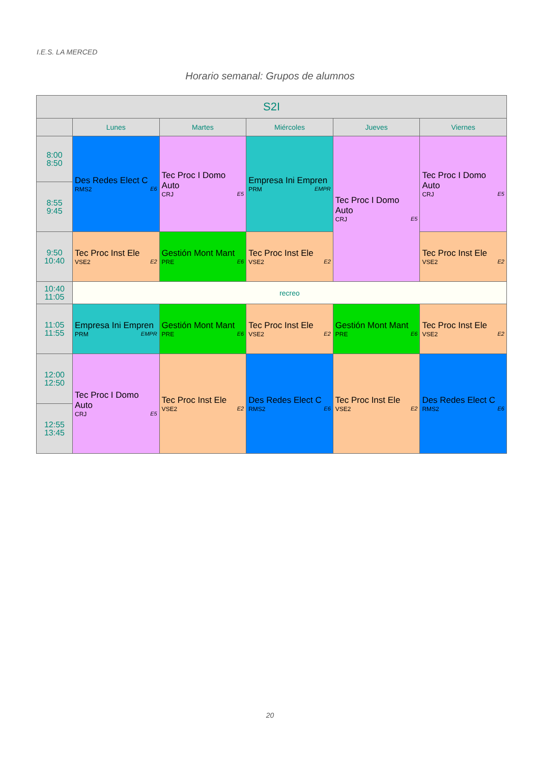I.E.S. LA MERCED
Horario semanal: Grupos de alumnos
| S2I | | | | | |
| --- | --- | --- | --- | --- | --- |
| | Lunes | Martes | Miércoles | Jueves | Viernes |
| 8:00 8:50 | Des Redes Elect C RMS2 E6 | Tec Proc I Domo Auto CRJ E5 | Empresa Ini Empren PRM EMPR | Tec Proc I Domo Auto CRJ E5 | Tec Proc I Domo Auto CRJ E5 |
| 8:55 9:45 | | | | | |
| 9:50 10:40 | Tec Proc Inst Ele VSE2 E2 | Gestión Mont Mant PRE E6 | Tec Proc Inst Ele VSE2 E2 | | Tec Proc Inst Ele VSE2 E2 |
| 10:40 11:05 | recreo | | | | |
| 11:05 11:55 | Empresa Ini Empren PRM EMPR | Gestión Mont Mant PRE E6 | Tec Proc Inst Ele VSE2 E2 | Gestión Mont Mant PRE E6 | Tec Proc Inst Ele VSE2 E2 |
| 12:00 12:50 | Tec Proc I Domo Auto CRJ E5 | Tec Proc Inst Ele VSE2 E2 | Des Redes Elect C RMS2 E6 | Tec Proc Inst Ele VSE2 E2 | Des Redes Elect C RMS2 E6 |
| 12:55 13:45 | | | | | |
20